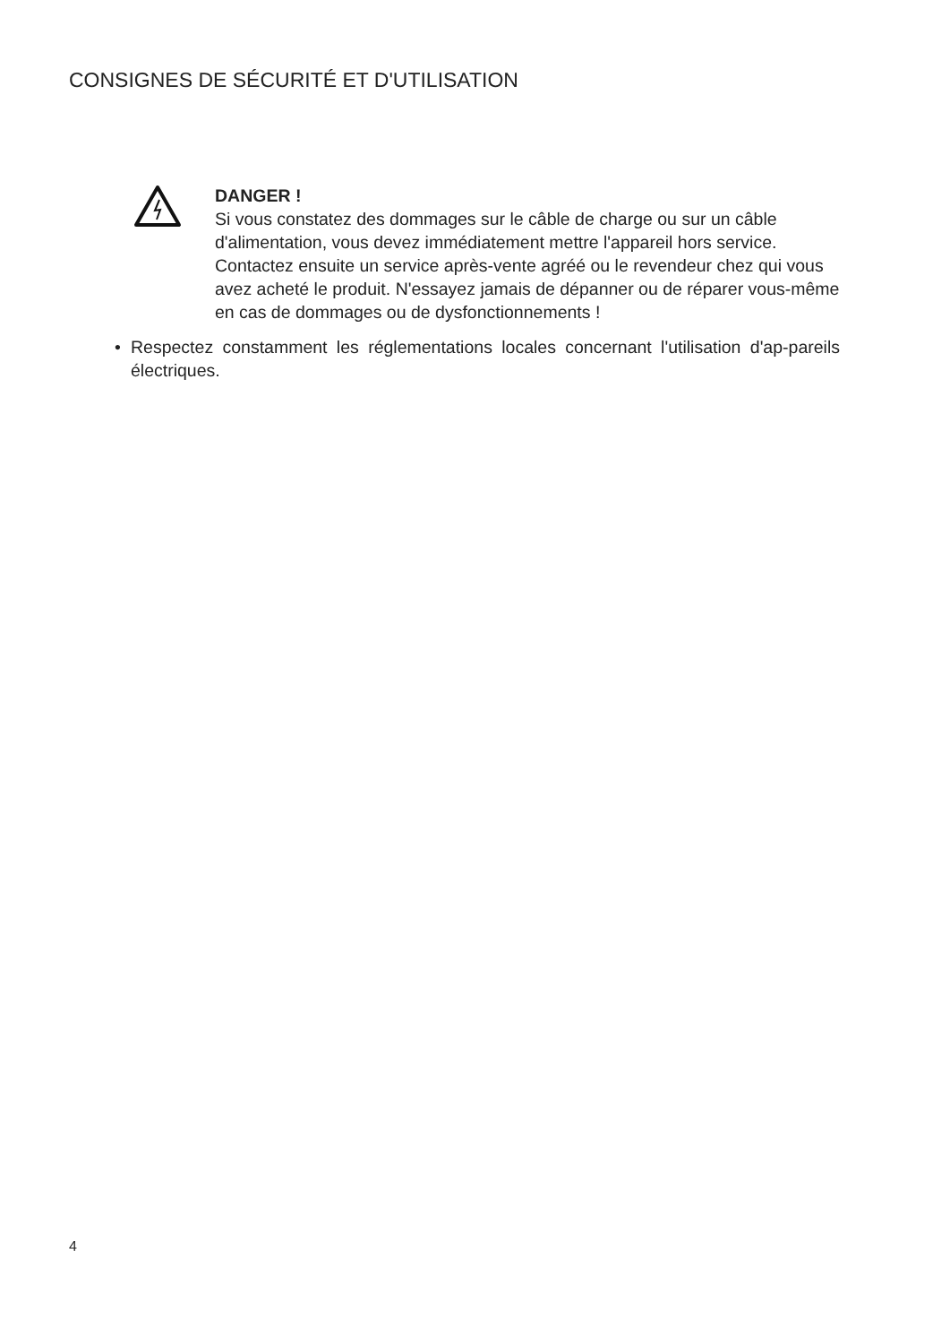CONSIGNES DE SÉCURITÉ ET D'UTILISATION
DANGER !
Si vous constatez des dommages sur le câble de charge ou sur un câble d'alimentation, vous devez immédiatement mettre l'appareil hors service. Contactez ensuite un service après-vente agréé ou le revendeur chez qui vous avez acheté le produit. N'essayez jamais de dépanner ou de réparer vous-même en cas de dommages ou de dysfonctionnements !
• Respectez constamment les réglementations locales concernant l'utilisation d'ap-pareils électriques.
4